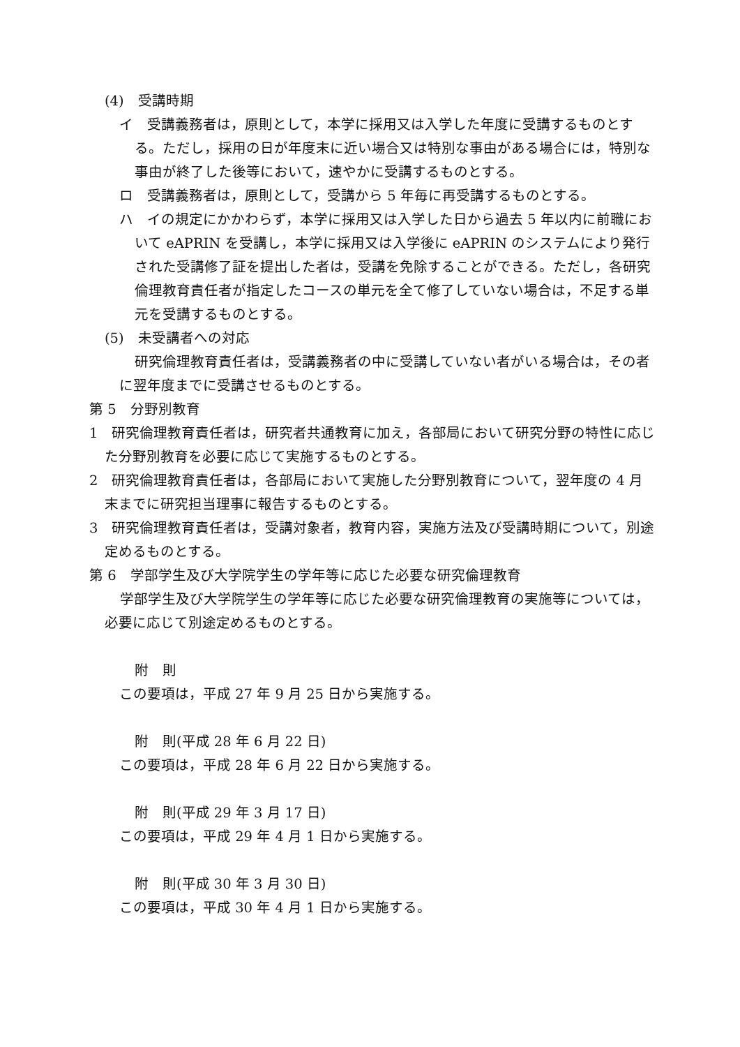(4)　受講時期
イ　受講義務者は，原則として，本学に採用又は入学した年度に受講するものとする。ただし，採用の日が年度末に近い場合又は特別な事由がある場合には，特別な事由が終了した後等において，速やかに受講するものとする。
ロ　受講義務者は，原則として，受講から 5 年毎に再受講するものとする。
ハ　イの規定にかかわらず，本学に採用又は入学した日から過去 5 年以内に前職において eAPRIN を受講し，本学に採用又は入学後に eAPRIN のシステムにより発行された受講修了証を提出した者は，受講を免除することができる。ただし，各研究倫理教育責任者が指定したコースの単元を全て修了していない場合は，不足する単元を受講するものとする。
(5)　未受講者への対応
研究倫理教育責任者は，受講義務者の中に受講していない者がいる場合は，その者に翌年度までに受講させるものとする。
第 5　分野別教育
1　研究倫理教育責任者は，研究者共通教育に加え，各部局において研究分野の特性に応じた分野別教育を必要に応じて実施するものとする。
2　研究倫理教育責任者は，各部局において実施した分野別教育について，翌年度の 4 月末までに研究担当理事に報告するものとする。
3　研究倫理教育責任者は，受講対象者，教育内容，実施方法及び受講時期について，別途定めるものとする。
第 6　学部学生及び大学院学生の学年等に応じた必要な研究倫理教育
学部学生及び大学院学生の学年等に応じた必要な研究倫理教育の実施等については，必要に応じて別途定めるものとする。
附　則
この要項は，平成 27 年 9 月 25 日から実施する。
附　則(平成 28 年 6 月 22 日)
この要項は，平成 28 年 6 月 22 日から実施する。
附　則(平成 29 年 3 月 17 日)
この要項は，平成 29 年 4 月 1 日から実施する。
附　則(平成 30 年 3 月 30 日)
この要項は，平成 30 年 4 月 1 日から実施する。